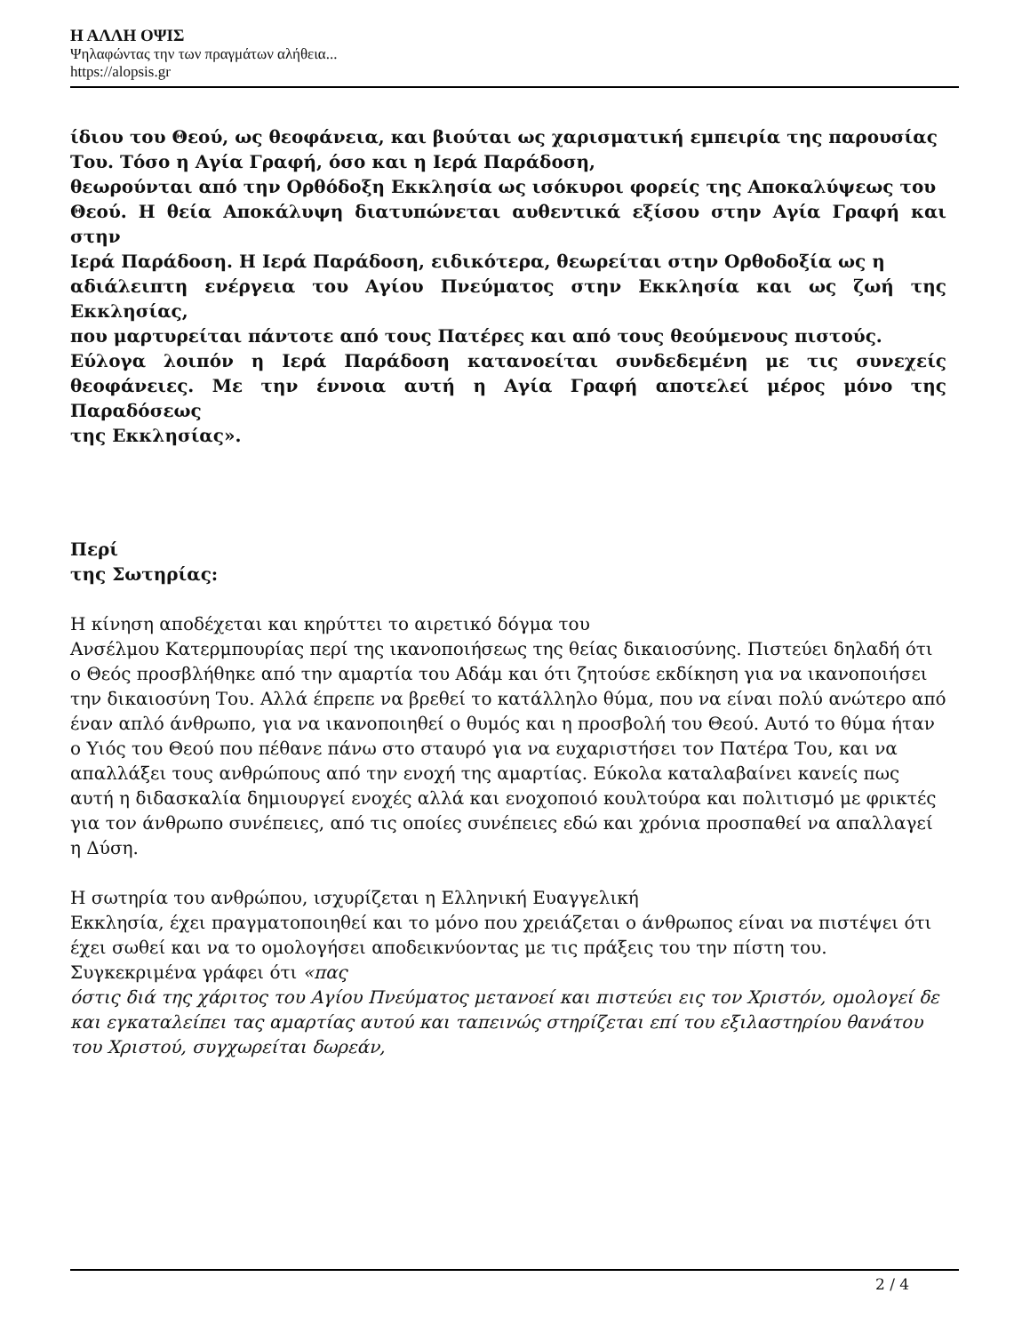Η ΑΛΛΗ ΟΨΙΣ
Ψηλαφώντας την των πραγμάτων αλήθεια...
https://alopsis.gr
ίδιου του Θεού, ως θεοφάνεια, και βιούται ως χαρισματική εμπειρία της παρουσίας
Του. Τόσο η Αγία Γραφή, όσο και η Ιερά Παράδοση,
θεωρούνται από την Ορθόδοξη Εκκλησία ως ισόκυροι φορείς της Αποκαλύψεως του
Θεού. Η θεία Αποκάλυψη διατυπώνεται αυθεντικά εξίσου στην Αγία Γραφή και στην
Ιερά Παράδοση. Η Ιερά Παράδοση, ειδικότερα, θεωρείται στην Ορθοδοξία ως η
αδιάλειπτη ενέργεια του Αγίου Πνεύματος στην Εκκλησία και ως ζωή της Εκκλησίας,
που μαρτυρείται πάντοτε από τους Πατέρες και από τους θεούμενους πιστούς.
Εύλογα λοιπόν η Ιερά Παράδοση κατανοείται συνδεδεμένη με τις συνεχείς θεοφάνειες. Με την έννοια αυτή η Αγία Γραφή αποτελεί μέρος μόνο της Παραδόσεως
της Εκκλησίας».
Περί
της Σωτηρίας:
Η κίνηση αποδέχεται και κηρύττει το αιρετικό δόγμα του
Ανσέλμου Κατερμπουρίας περί της ικανοποιήσεως της θείας δικαιοσύνης. Πιστεύει δηλαδή ότι ο Θεός προσβλήθηκε από την αμαρτία του Αδάμ και ότι ζητούσε εκδίκηση για να ικανοποιήσει την δικαιοσύνη Του. Αλλά έπρεπε να βρεθεί το κατάλληλο θύμα, που να είναι πολύ ανώτερο από έναν απλό άνθρωπο, για να ικανοποιηθεί ο θυμός και η προσβολή του Θεού. Αυτό το θύμα ήταν ο Υιός του Θεού που πέθανε πάνω στο σταυρό για να ευχαριστήσει τον Πατέρα Του, και να απαλλάξει τους ανθρώπους από την ενοχή της αμαρτίας. Εύκολα καταλαβαίνει κανείς πως αυτή η διδασκαλία δημιουργεί ενοχές αλλά και ενοχοποιό κουλτούρα και πολιτισμό με φρικτές για τον άνθρωπο συνέπειες, από τις οποίες συνέπειες εδώ και χρόνια προσπαθεί να απαλλαγεί η Δύση.
Η σωτηρία του ανθρώπου, ισχυρίζεται η Ελληνική Ευαγγελική
Εκκλησία, έχει πραγματοποιηθεί και το μόνο που χρειάζεται ο άνθρωπος είναι να πιστέψει ότι έχει σωθεί και να το ομολογήσει αποδεικνύοντας με τις πράξεις του την πίστη του. Συγκεκριμένα γράφει ότι «πας
όστις διά της χάριτος του Αγίου Πνεύματος μετανοεί και πιστεύει εις τον Χριστόν, ομολογεί δε και εγκαταλείπει τας αμαρτίας αυτού και ταπεινώς στηρίζεται επί του εξιλαστηρίου θανάτου του Χριστού, συγχωρείται δωρεάν,
2 / 4